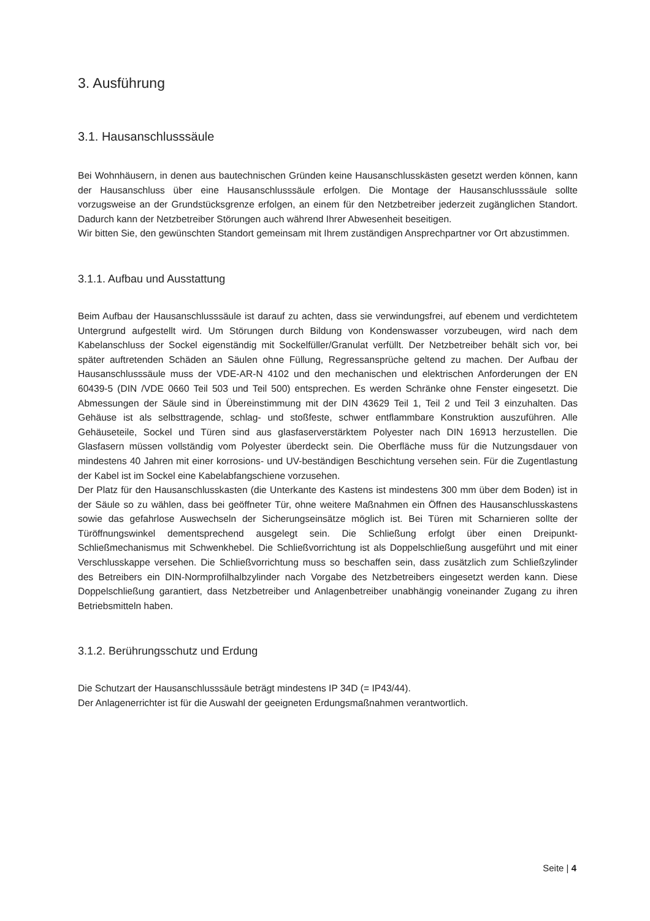3. Ausführung
3.1. Hausanschlusssäule
Bei Wohnhäusern, in denen aus bautechnischen Gründen keine Hausanschlusskästen gesetzt werden können, kann der Hausanschluss über eine Hausanschlusssäule erfolgen. Die Montage der Hausanschlusssäule sollte vorzugsweise an der Grundstücksgrenze erfolgen, an einem für den Netzbetreiber jederzeit zugänglichen Standort. Dadurch kann der Netzbetreiber Störungen auch während Ihrer Abwesenheit beseitigen.
Wir bitten Sie, den gewünschten Standort gemeinsam mit Ihrem zuständigen Ansprechpartner vor Ort abzustimmen.
3.1.1. Aufbau und Ausstattung
Beim Aufbau der Hausanschlusssäule ist darauf zu achten, dass sie verwindungsfrei, auf ebenem und verdichtetem Untergrund aufgestellt wird. Um Störungen durch Bildung von Kondenswasser vorzubeugen, wird nach dem Kabelanschluss der Sockel eigenständig mit Sockelfüller/Granulat verfüllt. Der Netzbetreiber behält sich vor, bei später auftretenden Schäden an Säulen ohne Füllung, Regressansprüche geltend zu machen. Der Aufbau der Hausanschlusssäule muss der VDE-AR-N 4102 und den mechanischen und elektrischen Anforderungen der EN 60439-5 (DIN /VDE 0660 Teil 503 und Teil 500) entsprechen. Es werden Schränke ohne Fenster eingesetzt. Die Abmessungen der Säule sind in Übereinstimmung mit der DIN 43629 Teil 1, Teil 2 und Teil 3 einzuhalten. Das Gehäuse ist als selbsttragende, schlag- und stoßfeste, schwer entflammbare Konstruktion auszuführen. Alle Gehäuseteile, Sockel und Türen sind aus glasfaserverstärktem Polyester nach DIN 16913 herzustellen. Die Glasfasern müssen vollständig vom Polyester überdeckt sein. Die Oberfläche muss für die Nutzungsdauer von mindestens 40 Jahren mit einer korrosions- und UV-beständigen Beschichtung versehen sein. Für die Zugentlastung der Kabel ist im Sockel eine Kabelabfangschiene vorzusehen.
Der Platz für den Hausanschlusskasten (die Unterkante des Kastens ist mindestens 300 mm über dem Boden) ist in der Säule so zu wählen, dass bei geöffneter Tür, ohne weitere Maßnahmen ein Öffnen des Hausanschlusskastens sowie das gefahrlose Auswechseln der Sicherungseinsätze möglich ist. Bei Türen mit Scharnieren sollte der Türöffnungswinkel dementsprechend ausgelegt sein. Die Schließung erfolgt über einen Dreipunkt-Schließmechanismus mit Schwenkhebel. Die Schließvorrichtung ist als Doppelschließung ausgeführt und mit einer Verschlusskappe versehen. Die Schließvorrichtung muss so beschaffen sein, dass zusätzlich zum Schließzylinder des Betreibers ein DIN-Normprofilhalbzylinder nach Vorgabe des Netzbetreibers eingesetzt werden kann. Diese Doppelschließung garantiert, dass Netzbetreiber und Anlagenbetreiber unabhängig voneinander Zugang zu ihren Betriebsmitteln haben.
3.1.2. Berührungsschutz und Erdung
Die Schutzart der Hausanschlusssäule beträgt mindestens IP 34D (= IP43/44).
Der Anlagenerrichter ist für die Auswahl der geeigneten Erdungsmaßnahmen verantwortlich.
Seite | 4